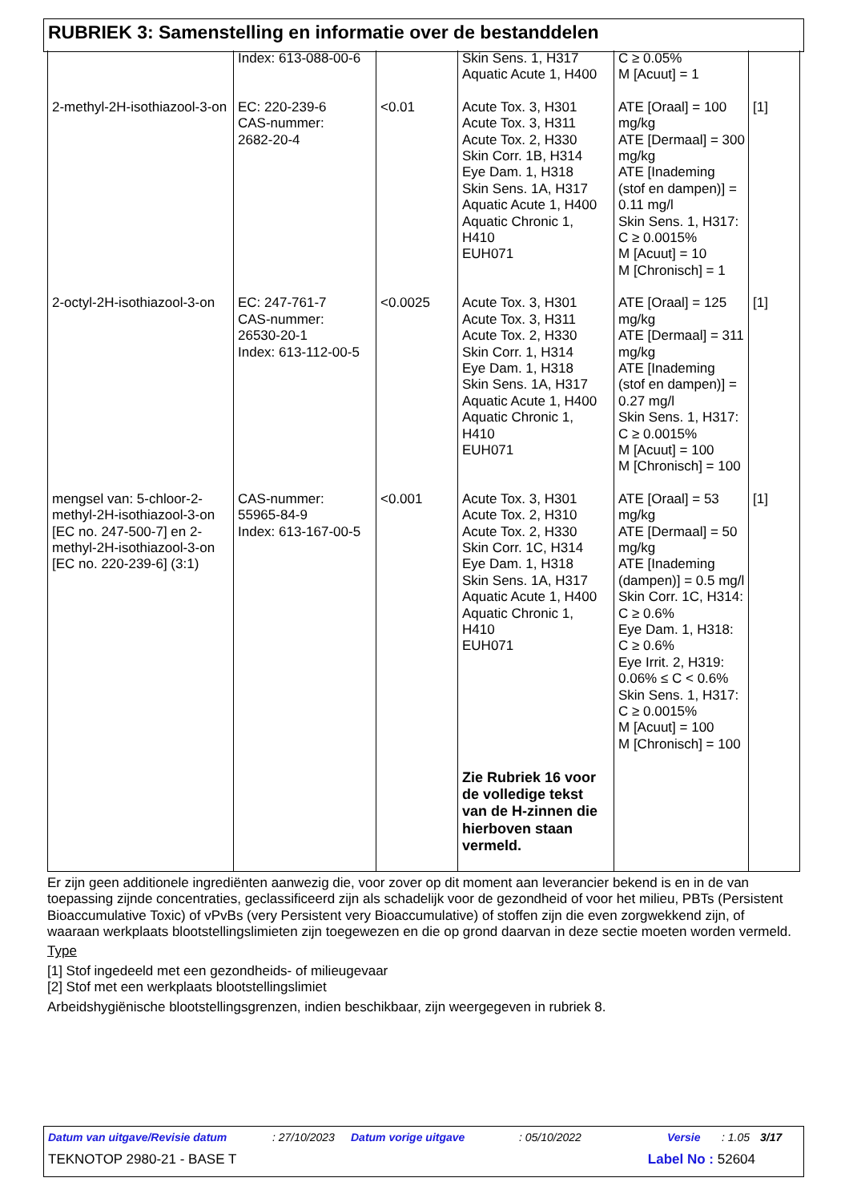RUBRIEK 3: Samenstelling en informatie over de bestanddelen
| | Index: 613-088-00-6 | | Skin Sens. 1, H317 Aquatic Acute 1, H400 | C ≥ 0.05% M [Acuut] = 1 | |
| 2-methyl-2H-isothiazool-3-on | EC: 220-239-6 CAS-nummer: 2682-20-4 | <0.01 | Acute Tox. 3, H301 Acute Tox. 3, H311 Acute Tox. 2, H330 Skin Corr. 1B, H314 Eye Dam. 1, H318 Skin Sens. 1A, H317 Aquatic Acute 1, H400 Aquatic Chronic 1, H410 EUH071 | ATE [Oraal] = 100 mg/kg ATE [Dermaal] = 300 mg/kg ATE [Inademing (stof en dampen)] = 0.11 mg/l Skin Sens. 1, H317: C ≥ 0.0015% M [Acuut] = 10 M [Chronisch] = 1 | [1] |
| 2-octyl-2H-isothiazool-3-on | EC: 247-761-7 CAS-nummer: 26530-20-1 Index: 613-112-00-5 | <0.0025 | Acute Tox. 3, H301 Acute Tox. 3, H311 Acute Tox. 2, H330 Skin Corr. 1, H314 Eye Dam. 1, H318 Skin Sens. 1A, H317 Aquatic Acute 1, H400 Aquatic Chronic 1, H410 EUH071 | ATE [Oraal] = 125 mg/kg ATE [Dermaal] = 311 mg/kg ATE [Inademing (stof en dampen)] = 0.27 mg/l Skin Sens. 1, H317: C ≥ 0.0015% M [Acuut] = 100 M [Chronisch] = 100 | [1] |
| mengsel van: 5-chloor-2-methyl-2H-isothiazool-3-on [EC no. 247-500-7] en 2-methyl-2H-isothiazool-3-on [EC no. 220-239-6] (3:1) | CAS-nummer: 55965-84-9 Index: 613-167-00-5 | <0.001 | Acute Tox. 3, H301 Acute Tox. 2, H310 Acute Tox. 2, H330 Skin Corr. 1C, H314 Eye Dam. 1, H318 Skin Sens. 1A, H317 Aquatic Acute 1, H400 Aquatic Chronic 1, H410 EUH071 Zie Rubriek 16 voor de volledige tekst van de H-zinnen die hierboven staan vermeld. | ATE [Oraal] = 53 mg/kg ATE [Dermaal] = 50 mg/kg ATE [Inademing (dampen)] = 0.5 mg/l Skin Corr. 1C, H314: C ≥ 0.6% Eye Dam. 1, H318: C ≥ 0.6% Eye Irrit. 2, H319: 0.06% ≤ C < 0.6% Skin Sens. 1, H317: C ≥ 0.0015% M [Acuut] = 100 M [Chronisch] = 100 | [1] |
Er zijn geen additionele ingrediënten aanwezig die, voor zover op dit moment aan leverancier bekend is en in de van toepassing zijnde concentraties, geclassificeerd zijn als schadelijk voor de gezondheid of voor het milieu, PBTs (Persistent Bioaccumulative Toxic) of vPvBs (very Persistent very Bioaccumulative) of stoffen zijn die even zorgwekkend zijn, of waaraan werkplaats blootstellingslimieten zijn toegewezen en die op grond daarvan in deze sectie moeten worden vermeld.
Type
[1] Stof ingedeeld met een gezondheids- of milieugevaar
[2] Stof met een werkplaats blootstellingslimiet
Arbeidshygiënische blootstellingsgrenzen, indien beschikbaar, zijn weergegeven in rubriek 8.
Datum van uitgave/Revisie datum: 27/10/2023 Datum vorige uitgave: 05/10/2022 Versie: 1.05 3/17
TEKNOTOP 2980-21 - BASE T Label No : 52604